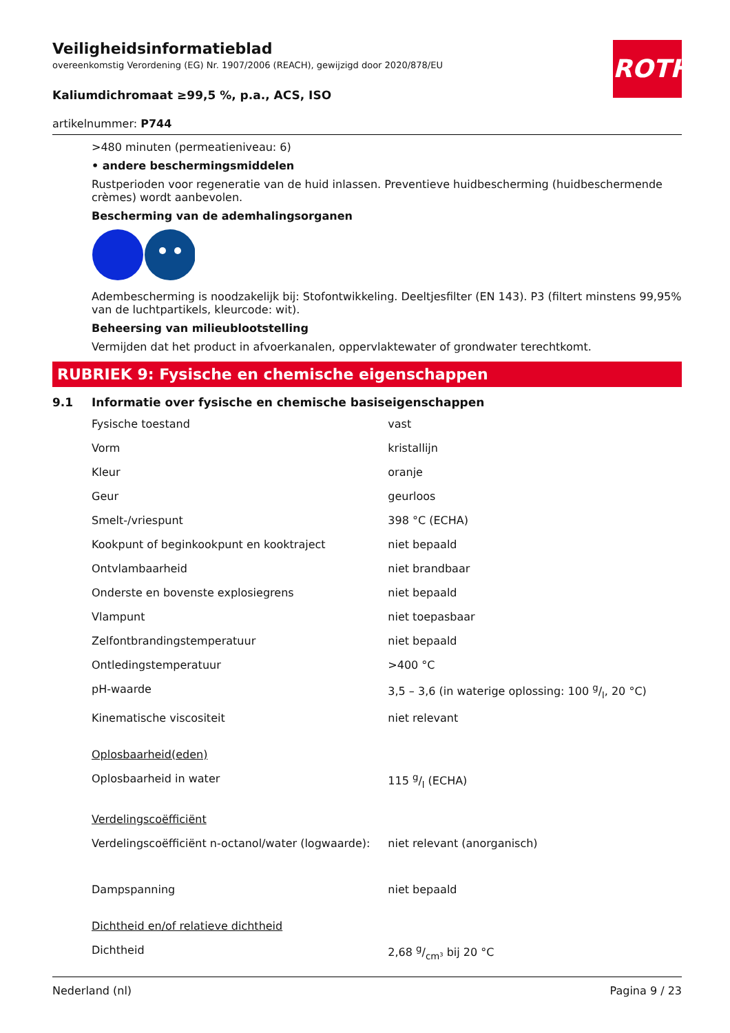ROTH
Veiligheidsinformatieblad
overeenkomstig Verordening (EG) Nr. 1907/2006 (REACH), gewijzigd door 2020/878/EU
Kaliumdichromaat ≥99,5 %, p.a., ACS, ISO
artikelnummer: P744
>480 minuten (permeatieniveau: 6)
• andere beschermingsmiddelen
Rustperioden voor regeneratie van de huid inlassen. Preventieve huidbescherming (huidbeschermende crèmes) wordt aanbevolen.
Bescherming van de ademhalingsorganen
Adembescherming is noodzakelijk bij: Stofontwikkeling. Deeltjesfilter (EN 143). P3 (filtert minstens 99,95% van de luchtpartikels, kleurcode: wit).
Beheersing van milieublootstelling
Vermijden dat het product in afvoerkanalen, oppervlaktewater of grondwater terechtkomt.
RUBRIEK 9: Fysische en chemische eigenschappen
9.1 Informatie over fysische en chemische basiseigenschappen
| Fysische toestand | vast |
| Vorm | kristallijn |
| Kleur | oranje |
| Geur | geurloos |
| Smelt-/vriespunt | 398 °C (ECHA) |
| Kookpunt of beginkookpunt en kooktraject | niet bepaald |
| Ontvlambaarheid | niet brandbaar |
| Onderste en bovenste explosiegrens | niet bepaald |
| Vlampunt | niet toepasbaar |
| Zelfontbrandingstemperatuur | niet bepaald |
| Ontledingstemperatuur | >400 °C |
| pH-waarde | 3,5 – 3,6 (in waterige oplossing: 100 g/l, 20 °C) |
| Kinematische viscositeit | niet relevant |
| Oplosbaarheid(eden) | |
| Oplosbaarheid in water | 115 g/l (ECHA) |
| Verdelingscoëfficiënt | |
| Verdelingscoëfficiënt n-octanol/water (logwaarde): | niet relevant (anorganisch) |
| Dampspanning | niet bepaald |
| Dichtheid en/of relatieve dichtheid | |
| Dichtheid | 2,68 g/cm³ bij 20 °C |
Nederland (nl) Pagina 9 / 23